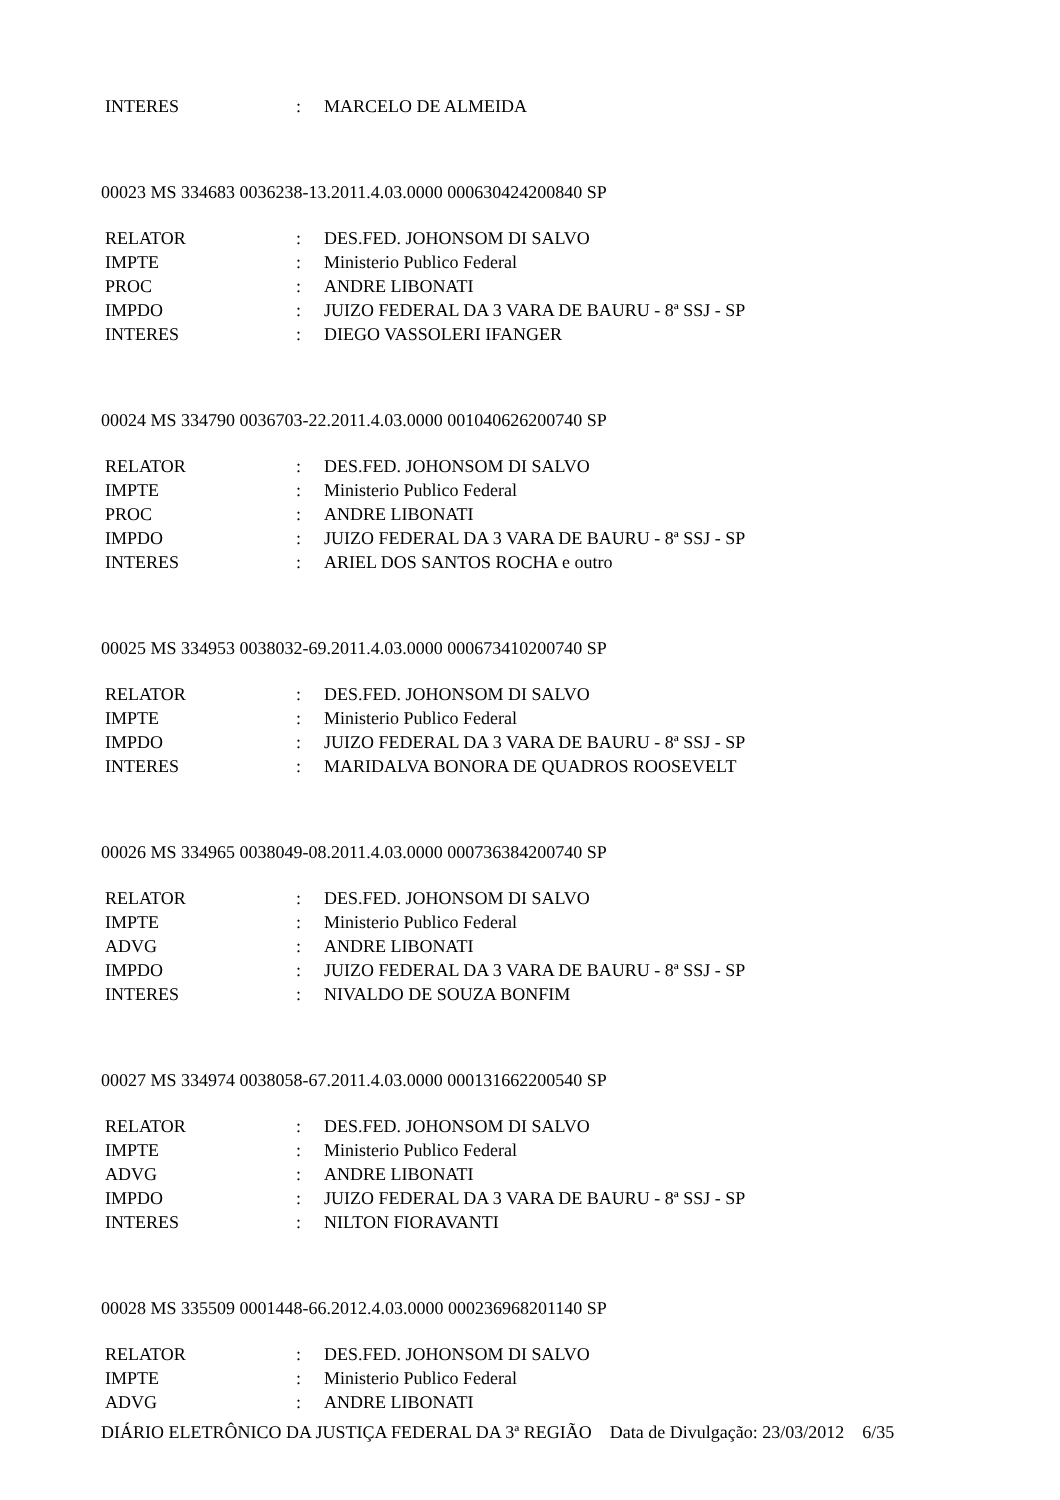INTERES: MARCELO DE ALMEIDA
00023 MS 334683 0036238-13.2011.4.03.0000 000630424200840 SP
RELATOR: DES.FED. JOHONSOM DI SALVO
IMPTE: Ministerio Publico Federal
PROC: ANDRE LIBONATI
IMPDO: JUIZO FEDERAL DA 3 VARA DE BAURU - 8ª SSJ - SP
INTERES: DIEGO VASSOLERI IFANGER
00024 MS 334790 0036703-22.2011.4.03.0000 001040626200740 SP
RELATOR: DES.FED. JOHONSOM DI SALVO
IMPTE: Ministerio Publico Federal
PROC: ANDRE LIBONATI
IMPDO: JUIZO FEDERAL DA 3 VARA DE BAURU - 8ª SSJ - SP
INTERES: ARIEL DOS SANTOS ROCHA e outro
00025 MS 334953 0038032-69.2011.4.03.0000 000673410200740 SP
RELATOR: DES.FED. JOHONSOM DI SALVO
IMPTE: Ministerio Publico Federal
IMPDO: JUIZO FEDERAL DA 3 VARA DE BAURU - 8ª SSJ - SP
INTERES: MARIDALVA BONORA DE QUADROS ROOSEVELT
00026 MS 334965 0038049-08.2011.4.03.0000 000736384200740 SP
RELATOR: DES.FED. JOHONSOM DI SALVO
IMPTE: Ministerio Publico Federal
ADVG: ANDRE LIBONATI
IMPDO: JUIZO FEDERAL DA 3 VARA DE BAURU - 8ª SSJ - SP
INTERES: NIVALDO DE SOUZA BONFIM
00027 MS 334974 0038058-67.2011.4.03.0000 000131662200540 SP
RELATOR: DES.FED. JOHONSOM DI SALVO
IMPTE: Ministerio Publico Federal
ADVG: ANDRE LIBONATI
IMPDO: JUIZO FEDERAL DA 3 VARA DE BAURU - 8ª SSJ - SP
INTERES: NILTON FIORAVANTI
00028 MS 335509 0001448-66.2012.4.03.0000 000236968201140 SP
RELATOR: DES.FED. JOHONSOM DI SALVO
IMPTE: Ministerio Publico Federal
ADVG: ANDRE LIBONATI
DIÁRIO ELETRÔNICO DA JUSTIÇA FEDERAL DA 3ª REGIÃO Data de Divulgação: 23/03/2012 6/35